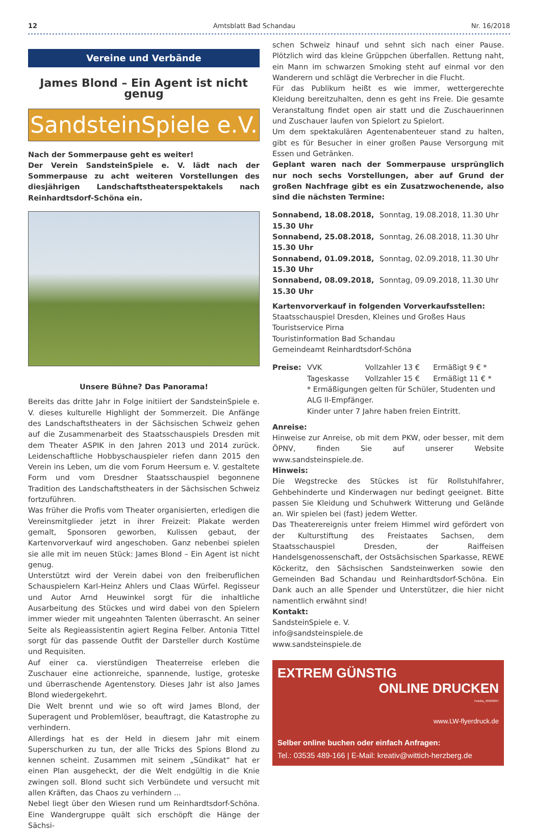12 Amtsblatt Bad Schandau Nr. 16/2018
Vereine und Verbände
James Blond – Ein Agent ist nicht genug
SandsteinSpiele e.V.
Nach der Sommerpause geht es weiter!
Der Verein SandsteinSpiele e. V. lädt nach der Sommerpause zu acht weiteren Vorstellungen des diesjährigen Landschaftstheaterspektakels nach Reinhardtsdorf-Schöna ein.
Unsere Bühne? Das Panorama!
Bereits das dritte Jahr in Folge initiiert der SandsteinSpiele e. V. dieses kulturelle Highlight der Sommerzeit. Die Anfänge des Landschaftstheaters in der Sächsischen Schweiz gehen auf die Zusammenarbeit des Staatsschauspiels Dresden mit dem Theater ASPIK in den Jahren 2013 und 2014 zurück. Leidenschaftliche Hobbyschauspieler riefen dann 2015 den Verein ins Leben, um die vom Forum Heersum e. V. gestaltete Form und vom Dresdner Staatsschauspiel begonnene Tradition des Landschaftstheaters in der Sächsischen Schweiz fortzuführen.
Was früher die Profis vom Theater organisierten, erledigen die Vereinsmitglieder jetzt in ihrer Freizeit: Plakate werden gemalt, Sponsoren geworben, Kulissen gebaut, der Kartenvorverkauf wird angeschoben. Ganz nebenbei spielen sie alle mit im neuen Stück: James Blond – Ein Agent ist nicht genug.
Unterstützt wird der Verein dabei von den freiberuflichen Schauspielern Karl-Heinz Ahlers und Claas Würfel. Regisseur und Autor Arnd Heuwinkel sorgt für die inhaltliche Ausarbeitung des Stückes und wird dabei von den Spielern immer wieder mit ungeahnten Talenten überrascht. An seiner Seite als Regieassistentin agiert Regina Felber. Antonia Tittel sorgt für das passende Outfit der Darsteller durch Kostüme und Requisiten.
Auf einer ca. vierstündigen Theaterreise erleben die Zuschauer eine actionreiche, spannende, lustige, groteske und überraschende Agentenstory. Dieses Jahr ist also James Blond wiedergekehrt.
Die Welt brennt und wie so oft wird James Blond, der Superagent und Problemlöser, beauftragt, die Katastrophe zu verhindern.
Allerdings hat es der Held in diesem Jahr mit einem Superschurken zu tun, der alle Tricks des Spions Blond zu kennen scheint. Zusammen mit seinem „Sündikat“ hat er einen Plan ausgeheckt, der die Welt endgültig in die Knie zwingen soll. Blond sucht sich Verbündete und versucht mit allen Kräften, das Chaos zu verhindern ...
Nebel liegt über den Wiesen rund um Reinhardtsdorf-Schöna. Eine Wandergruppe quält sich erschöpft die Hänge der Sächsi-
schen Schweiz hinauf und sehnt sich nach einer Pause. Plötzlich wird das kleine Grüppchen überfallen. Rettung naht, ein Mann im schwarzen Smoking steht auf einmal vor den Wanderern und schlägt die Verbrecher in die Flucht.
Für das Publikum heißt es wie immer, wettergerechte Kleidung bereitzuhalten, denn es geht ins Freie. Die gesamte Veranstaltung findet open air statt und die Zuschauerinnen und Zuschauer laufen von Spielort zu Spielort.
Um dem spektakulären Agentenabenteuer stand zu halten, gibt es für Besucher in einer großen Pause Versorgung mit Essen und Getränken.
Geplant waren nach der Sommerpause ursprünglich nur noch sechs Vorstellungen, aber auf Grund der großen Nachfrage gibt es ein Zusatzwochenende, also sind die nächsten Termine:
| Sonnabend, 18.08.2018, 15.30 Uhr | Sonntag, 19.08.2018, 11.30 Uhr |
| Sonnabend, 25.08.2018, 15.30 Uhr | Sonntag, 26.08.2018, 11.30 Uhr |
| Sonnabend, 01.09.2018, 15.30 Uhr | Sonntag, 02.09.2018, 11.30 Uhr |
| Sonnabend, 08.09.2018, 15.30 Uhr | Sonntag, 09.09.2018, 11.30 Uhr |
Kartenvorverkauf in folgenden Vorverkaufsstellen:
Staatsschauspiel Dresden, Kleines und Großes Haus
Touristservice Pirna
Touristinformation Bad Schandau
Gemeindeamt Reinhardtsdorf-Schöna
| Preise: | VVK | Vollzahler 13 € | Ermäßigt 9 € * |
| | Tageskasse | Vollzahler 15 € | Ermäßigt 11 € * |
| | * Ermäßigungen gelten für Schüler, Studenten und ALG II-Empfänger. Kinder unter 7 Jahre haben freien Eintritt. | | |
Anreise:
Hinweise zur Anreise, ob mit dem PKW, oder besser, mit dem ÖPNV, finden Sie auf unserer Website www.sandsteinspiele.de.
Hinweis:
Die Wegstrecke des Stückes ist für Rollstuhlfahrer, Gehbehinderte und Kinderwagen nur bedingt geeignet. Bitte passen Sie Kleidung und Schuhwerk Witterung und Gelände an. Wir spielen bei (fast) jedem Wetter.
Das Theaterereignis unter freiem Himmel wird gefördert von der Kulturstiftung des Freistaates Sachsen, dem Staatsschauspiel Dresden, der Raiffeisen Handelsgenossenschaft, der Ostsächsischen Sparkasse, REWE Köckeritz, den Sächsischen Sandsteinwerken sowie den Gemeinden Bad Schandau und Reinhardtsdorf-Schöna. Ein Dank auch an alle Spender und Unterstützer, die hier nicht namentlich erwähnt sind!
Kontakt:
SandsteinSpiele e. V.
info@sandsteinspiele.de
www.sandsteinspiele.de
EXTREM GÜNSTIG
ONLINE DRUCKEN
Fotolia_48409297
www.LW-flyerdruck.de
Selber online buchen oder einfach Anfragen:
Tel.: 03535 489-166 | E-Mail: kreativ@wittich-herzberg.de